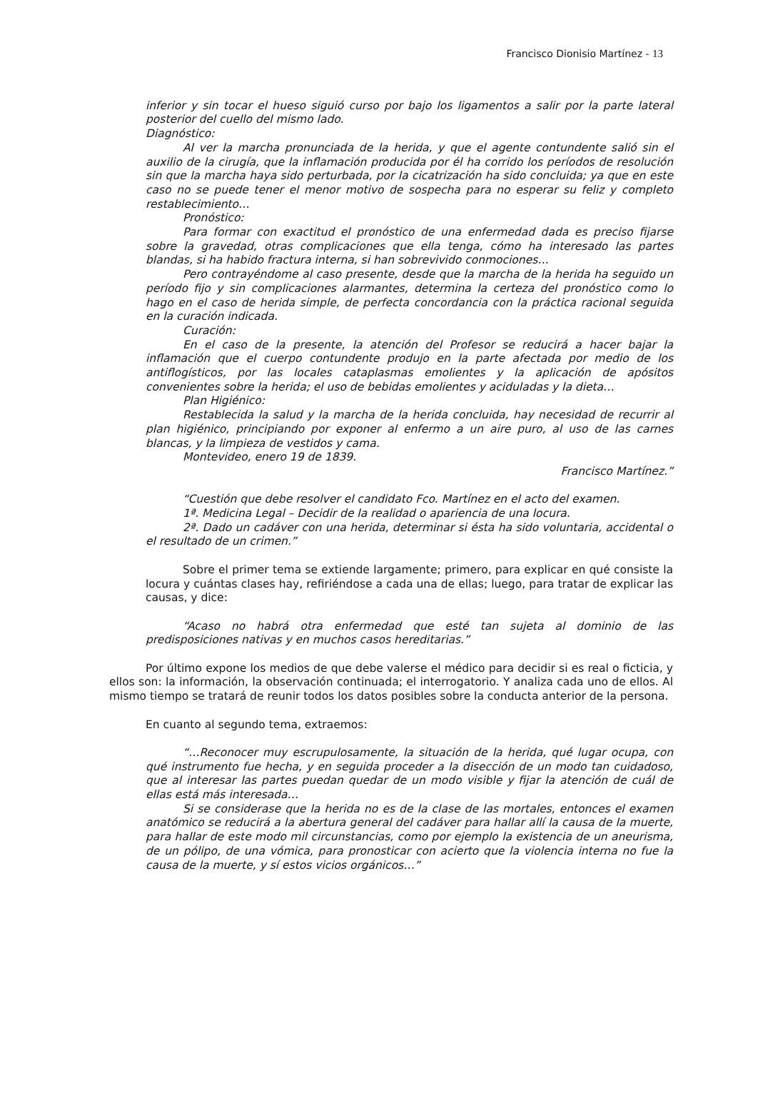Francisco Dionisio Martínez - 13
inferior y sin tocar el hueso siguió curso por bajo los ligamentos a salir por la parte lateral posterior del cuello del mismo lado.
Diagnóstico:
Al ver la marcha pronunciada de la herida, y que el agente contundente salió sin el auxilio de la cirugía, que la inflamación producida por él ha corrido los períodos de resolución sin que la marcha haya sido perturbada, por la cicatrización ha sido concluida; ya que en este caso no se puede tener el menor motivo de sospecha para no esperar su feliz y completo restablecimiento…
Pronóstico:
Para formar con exactitud el pronóstico de una enfermedad dada es preciso fijarse sobre la gravedad, otras complicaciones que ella tenga, cómo ha interesado las partes blandas, si ha habido fractura interna, si han sobrevivido conmociones…
Pero contrayéndome al caso presente, desde que la marcha de la herida ha seguido un período fijo y sin complicaciones alarmantes, determina la certeza del pronóstico como lo hago en el caso de herida simple, de perfecta concordancia con la práctica racional seguida en la curación indicada.
Curación:
En el caso de la presente, la atención del Profesor se reducirá a hacer bajar la inflamación que el cuerpo contundente produjo en la parte afectada por medio de los antiflogísticos, por las locales cataplasmas emolientes y la aplicación de apósitos convenientes sobre la herida; el uso de bebidas emolientes y aciduladas y la dieta…
Plan Higiénico:
Restablecida la salud y la marcha de la herida concluida, hay necesidad de recurrir al plan higiénico, principiando por exponer al enfermo a un aire puro, al uso de las carnes blancas, y la limpieza de vestidos y cama.
Montevideo, enero 19 de 1839.
Francisco Martínez.”
“Cuestión que debe resolver el candidato Fco. Martínez en el acto del examen.
1ª. Medicina Legal – Decidir de la realidad o apariencia de una locura.
2ª. Dado un cadáver con una herida, determinar si ésta ha sido voluntaria, accidental o el resultado de un crimen.”
Sobre el primer tema se extiende largamente; primero, para explicar en qué consiste la locura y cuántas clases hay, refiriéndose a cada una de ellas; luego, para tratar de explicar las causas, y dice:
“Acaso no habrá otra enfermedad que esté tan sujeta al dominio de las predisposiciones nativas y en muchos casos hereditarias.”
Por último expone los medios de que debe valerse el médico para decidir si es real o ficticia, y ellos son: la información, la observación continuada; el interrogatorio. Y analiza cada uno de ellos. Al mismo tiempo se tratará de reunir todos los datos posibles sobre la conducta anterior de la persona.
En cuanto al segundo tema, extraemos:
“…Reconocer muy escrupulosamente, la situación de la herida, qué lugar ocupa, con qué instrumento fue hecha, y en seguida proceder a la disección de un modo tan cuidadoso, que al interesar las partes puedan quedar de un modo visible y fijar la atención de cuál de ellas está más interesada…
Si se considerase que la herida no es de la clase de las mortales, entonces el examen anatómico se reducirá a la abertura general del cadáver para hallar allí la causa de la muerte, para hallar de este modo mil circunstancias, como por ejemplo la existencia de un aneurisma, de un pólipo, de una vómica, para pronosticar con acierto que la violencia interna no fue la causa de la muerte, y sí estos vicios orgánicos…”